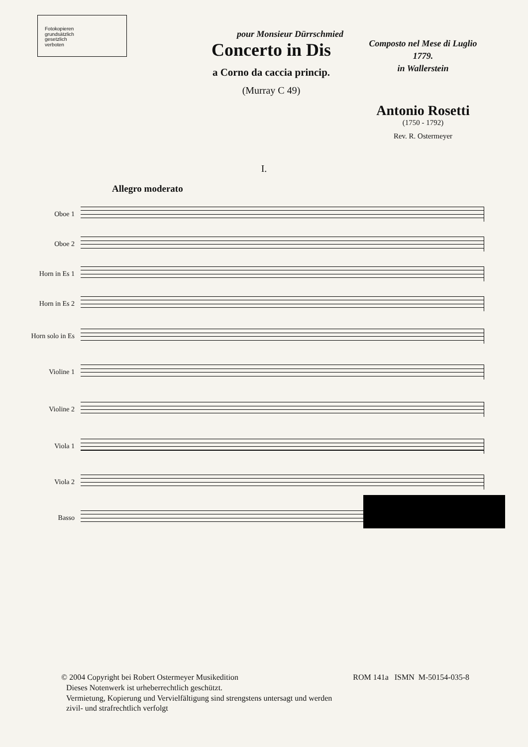Fotokopieren
grundsätzlich
gesetzlich
verboten
pour Monsieur Dürrschmied
Concerto in Dis
a Corno da caccia princip.
(Murray C 49)
Composto nel Mese di Luglio
1779.
in Wallerstein
Antonio Rosetti
(1750 - 1792)
Rev. R. Ostermeyer
I.
Allegro moderato
Oboe 1
Oboe 2
Horn in Es 1
Horn in Es 2
Horn solo in Es
Violine 1
Violine 2
Viola 1
Viola 2
Basso
© 2004 Copyright bei Robert Ostermeyer Musikedition ROM 141a ISMN M-50154-035-8
Dieses Notenwerk ist urheberrechtlich geschützt.
Vermietung, Kopierung und Vervielfältigung sind strengstens untersagt und werden
zivil- und strafrechtlich verfolgt